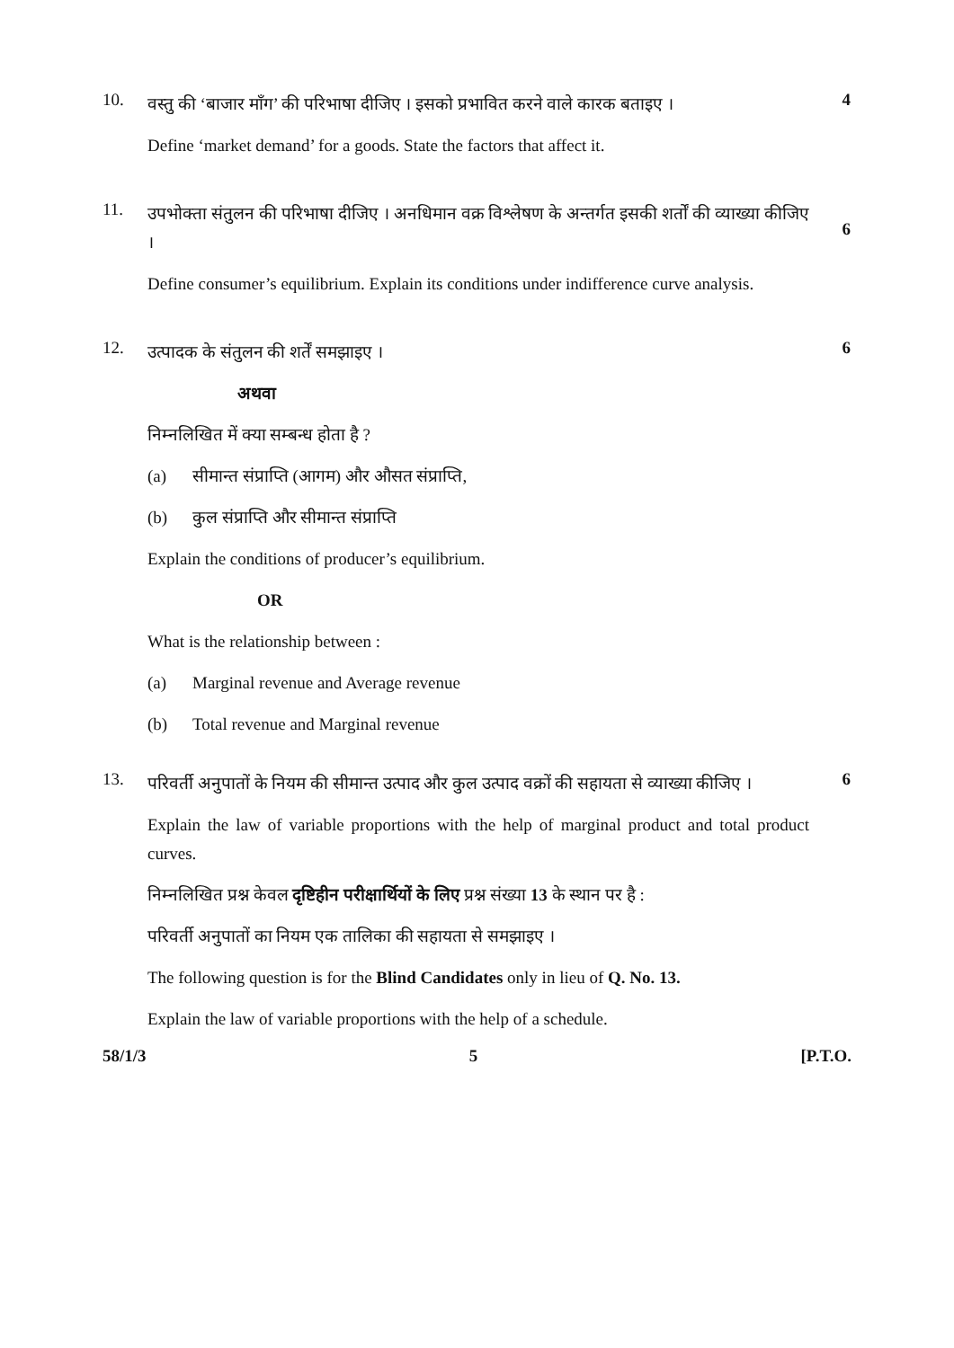10.
वस्तु की ‘बाजार माँग’ की परिभाषा दीजिए । इसको प्रभावित करने वाले कारक बताइए ।
Define ‘market demand’ for a goods. State the factors that affect it.
4
11.
उपभोक्ता संतुलन की परिभाषा दीजिए । अनधिमान वक्र विश्लेषण के अन्तर्गत इसकी शर्तों की व्याख्या कीजिए ।
Define consumer’s equilibrium. Explain its conditions under indifference curve analysis.
6
12.
उत्पादक के संतुलन की शर्तें समझाइए ।
अथवा
निम्नलिखित में क्या सम्बन्ध होता है ?
(a) सीमान्त संप्राप्ति (आगम) और औसत संप्राप्ति,
(b) कुल संप्राप्ति और सीमान्त संप्राप्ति
Explain the conditions of producer’s equilibrium.
OR
What is the relationship between :
(a) Marginal revenue and Average revenue
(b) Total revenue and Marginal revenue
6
13.
परिवर्ती अनुपातों के नियम की सीमान्त उत्पाद और कुल उत्पाद वक्रों की सहायता से व्याख्या कीजिए ।
Explain the law of variable proportions with the help of marginal product and total product curves.
निम्नलिखित प्रश्न केवल दृष्टिहीन परीक्षार्थियों के लिए प्रश्न संख्या 13 के स्थान पर है :
परिवर्ती अनुपातों का नियम एक तालिका की सहायता से समझाइए ।
The following question is for the Blind Candidates only in lieu of Q. No. 13.
Explain the law of variable proportions with the help of a schedule.
6
58/1/3 5 [P.T.O.